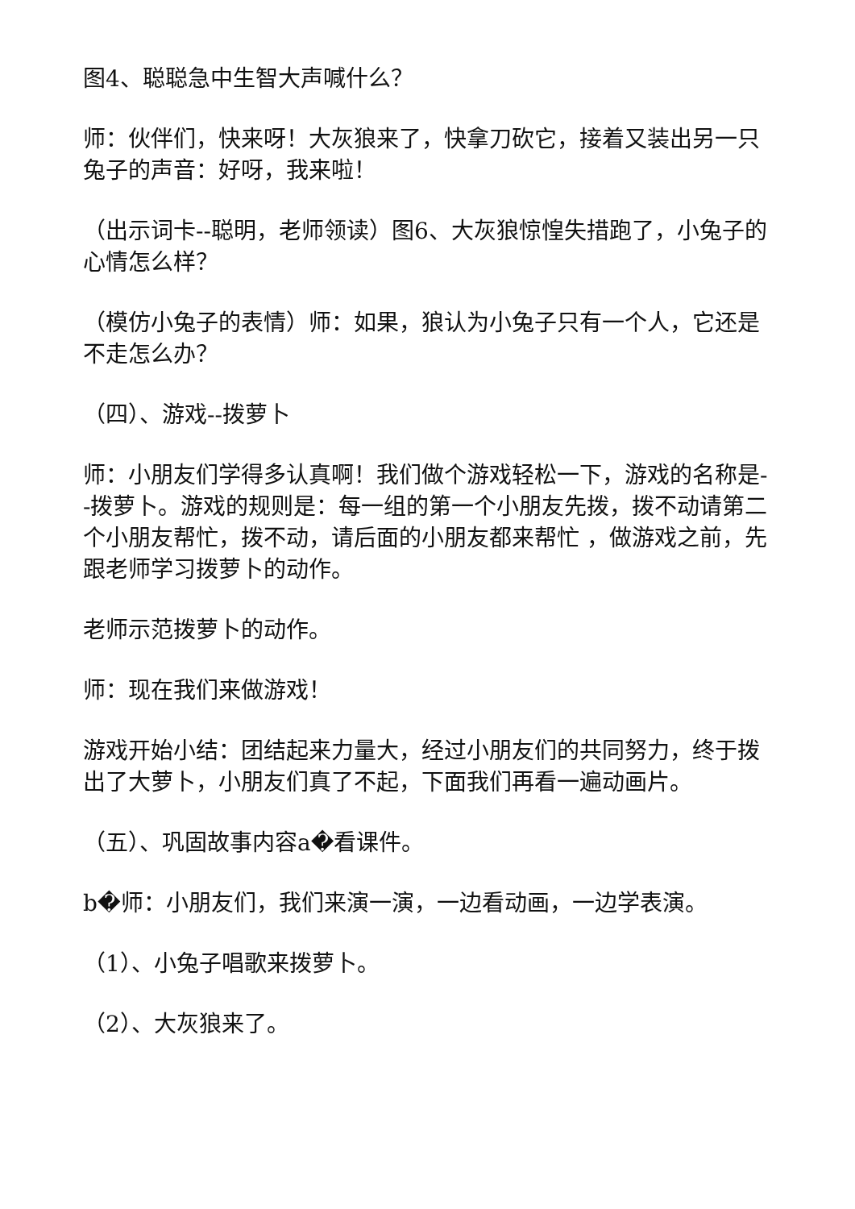图4、聪聪急中生智大声喊什么？
师：伙伴们，快来呀！大灰狼来了，快拿刀砍它，接着又装出另一只兔子的声音：好呀，我来啦！
（出示词卡--聪明，老师领读）图6、大灰狼惊惶失措跑了，小兔子的心情怎么样？
（模仿小兔子的表情）师：如果，狼认为小兔子只有一个人，它还是不走怎么办？
（四）、游戏--拨萝卜
师：小朋友们学得多认真啊！我们做个游戏轻松一下，游戏的名称是--拨萝卜。游戏的规则是：每一组的第一个小朋友先拨，拨不动请第二个小朋友帮忙，拨不动，请后面的小朋友都来帮忙 ，做游戏之前，先跟老师学习拨萝卜的动作。
老师示范拨萝卜的动作。
师：现在我们来做游戏！
游戏开始小结：团结起来力量大，经过小朋友们的共同努力，终于拨出了大萝卜，小朋友们真了不起，下面我们再看一遍动画片。
（五）、巩固故事内容a�看课件。
b�师：小朋友们，我们来演一演，一边看动画，一边学表演。
（1）、小兔子唱歌来拨萝卜。
（2）、大灰狼来了。